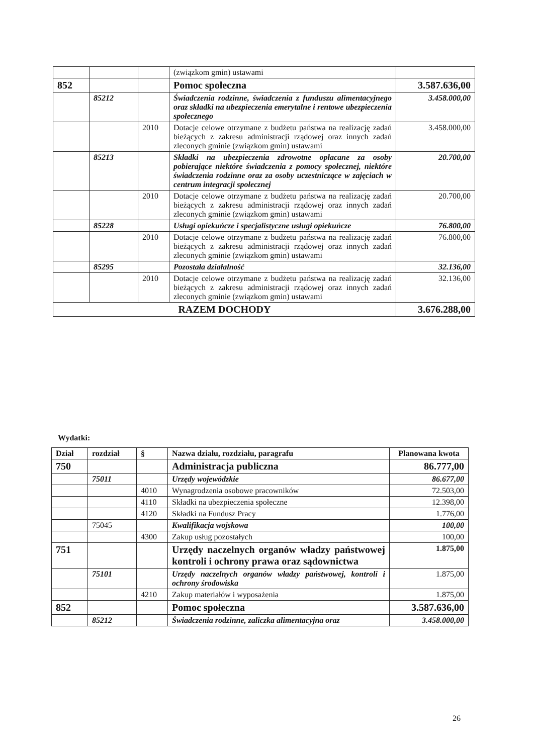| | | | (związkom gmin) ustawami | |
| 852 | | | Pomoc społeczna | 3.587.636,00 |
| | 85212 | | Świadczenia rodzinne, świadczenia z funduszu alimentacyjnego oraz składki na ubezpieczenia emerytalne i rentowe ubezpieczenia społecznego | 3.458.000,00 |
| | | 2010 | Dotacje celowe otrzymane z budżetu państwa na realizację zadań bieżących z zakresu administracji rządowej oraz innych zadań zleconych gminie (związkom gmin) ustawami | 3.458.000,00 |
| | 85213 | | Składki na ubezpieczenia zdrowotne opłacane za osoby pobierające niektóre świadczenia z pomocy społecznej, niektóre świadczenia rodzinne oraz za osoby uczestniczące w zajęciach w centrum integracji społecznej | 20.700,00 |
| | | 2010 | Dotacje celowe otrzymane z budżetu państwa na realizację zadań bieżących z zakresu administracji rządowej oraz innych zadań zleconych gminie (związkom gmin) ustawami | 20.700,00 |
| | 85228 | | Usługi opiekuńcze i specjalistyczne usługi opiekuńcze | 76.800,00 |
| | | 2010 | Dotacje celowe otrzymane z budżetu państwa na realizację zadań bieżących z zakresu administracji rządowej oraz innych zadań zleconych gminie (związkom gmin) ustawami | 76.800,00 |
| | 85295 | | Pozostała działalność | 32.136,00 |
| | | 2010 | Dotacje celowe otrzymane z budżetu państwa na realizację zadań bieżących z zakresu administracji rządowej oraz innych zadań zleconych gminie (związkom gmin) ustawami | 32.136,00 |
| RAZEM DOCHODY | | | | 3.676.288,00 |
Wydatki:
| Dział | rozdział | § | Nazwa działu, rozdziału, paragrafu | Planowana kwota |
| --- | --- | --- | --- | --- |
| 750 | | | Administracja publiczna | 86.777,00 |
| | 75011 | | Urzędy wojewódzkie | 86.677,00 |
| | | 4010 | Wynagrodzenia osobowe pracowników | 72.503,00 |
| | | 4110 | Składki na ubezpieczenia społeczne | 12.398,00 |
| | | 4120 | Składki na Fundusz Pracy | 1.776,00 |
| | 75045 | | Kwalifikacja wojskowa | 100,00 |
| | | 4300 | Zakup usług pozostałych | 100,00 |
| 751 | | | Urzędy naczelnych organów władzy państwowej kontroli i ochrony prawa oraz sądownictwa | 1.875,00 |
| | 75101 | | Urzędy naczelnych organów władzy państwowej, kontroli i ochrony środowiska | 1.875,00 |
| | | 4210 | Zakup materiałów i wyposażenia | 1.875,00 |
| 852 | | | Pomoc społeczna | 3.587.636,00 |
| | 85212 | | Świadczenia rodzinne, zaliczka alimentacyjna oraz | 3.458.000,00 |
26